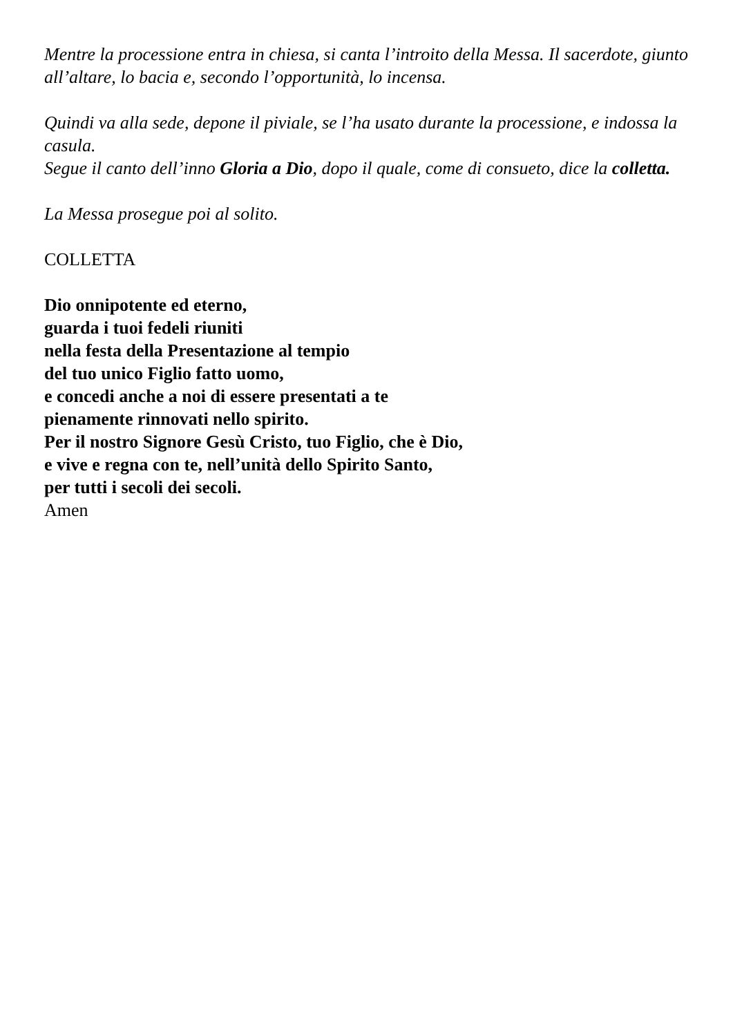Mentre la processione entra in chiesa, si canta l’introito della Messa. Il sacerdote, giunto all’altare, lo bacia e, secondo l’opportunità, lo incensa.
Quindi va alla sede, depone il piviale, se l’ha usato durante la processione, e indossa la casula.
Segue il canto dell’inno Gloria a Dio, dopo il quale, come di consueto, dice la colletta.
La Messa prosegue poi al solito.
COLLETTA
Dio onnipotente ed eterno,
guarda i tuoi fedeli riuniti
nella festa della Presentazione al tempio
del tuo unico Figlio fatto uomo,
e concedi anche a noi di essere presentati a te
pienamente rinnovati nello spirito.
Per il nostro Signore Gesù Cristo, tuo Figlio, che è Dio,
e vive e regna con te, nell’unità dello Spirito Santo,
per tutti i secoli dei secoli.
Amen